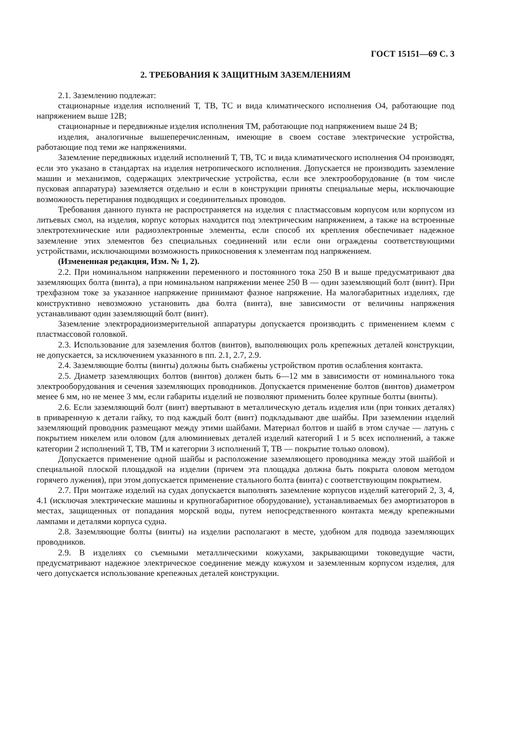ГОСТ 15151—69 С. 3
2. ТРЕБОВАНИЯ К ЗАЩИТНЫМ ЗАЗЕМЛЕНИЯМ
2.1. Заземлению подлежат:
стационарные изделия исполнений Т, ТВ, ТС и вида климатического исполнения О4, работающие под напряжением выше 12В;
стационарные и передвижные изделия исполнения ТМ, работающие под напряжением выше 24 В;
изделия, аналогичные вышеперечисленным, имеющие в своем составе электрические устройства, работающие под теми же напряжениями.
Заземление передвижных изделий исполнений Т, ТВ, ТС и вида климатического исполнения О4 производят, если это указано в стандартах на изделия нетропического исполнения. Допускается не производить заземление машин и механизмов, содержащих электрические устройства, если все электрооборудование (в том числе пусковая аппаратура) заземляется отдельно и если в конструкции приняты специальные меры, исключающие возможность перетирания подводящих и соединительных проводов.
Требования данного пункта не распространяется на изделия с пластмассовым корпусом или корпусом из литьевых смол, на изделия, корпус которых находится под электрическим напряжением, а также на встроенные электротехнические или радиоэлектронные элементы, если способ их крепления обеспечивает надежное заземление этих элементов без специальных соединений или если они ограждены соответствующими устройствами, исключающими возможность прикосновения к элементам под напряжением.
(Измененная редакция, Изм. № 1, 2).
2.2. При номинальном напряжении переменного и постоянного тока 250 В и выше предусматривают два заземляющих болта (винта), а при номинальном напряжении менее 250 В — один заземляющий болт (винт). При трехфазном токе за указанное напряжение принимают фазное напряжение. На малогабаритных изделиях, где конструктивно невозможно установить два болта (винта), вне зависимости от величины напряжения устанавливают один заземляющий болт (винт).
Заземление электрорадиоизмерительной аппаратуры допускается производить с применением клемм с пластмассовой головкой.
2.3. Использование для заземления болтов (винтов), выполняющих роль крепежных деталей конструкции, не допускается, за исключением указанного в пп. 2.1, 2.7, 2.9.
2.4. Заземляющие болты (винты) должны быть снабжены устройством против ослабления контакта.
2.5. Диаметр заземляющих болтов (винтов) должен быть 6—12 мм в зависимости от номинального тока электрооборудования и сечения заземляющих проводников. Допускается применение болтов (винтов) диаметром менее 6 мм, но не менее 3 мм, если габариты изделий не позволяют применить более крупные болты (винты).
2.6. Если заземляющий болт (винт) ввертывают в металлическую деталь изделия или (при тонких деталях) в приваренную к детали гайку, то под каждый болт (винт) подкладывают две шайбы. При заземлении изделий заземляющий проводник размещают между этими шайбами. Материал болтов и шайб в этом случае — латунь с покрытием никелем или оловом (для алюминиевых деталей изделий категорий 1 и 5 всех исполнений, а также категории 2 исполнений Т, ТВ, ТМ и категории 3 исполнений Т, ТВ — покрытие только оловом).
Допускается применение одной шайбы и расположение заземляющего проводника между этой шайбой и специальной плоской площадкой на изделии (причем эта площадка должна быть покрыта оловом методом горячего лужения), при этом допускается применение стального болта (винта) с соответствующим покрытием.
2.7. При монтаже изделий на судах допускается выполнять заземление корпусов изделий категорий 2, 3, 4, 4.1 (исключая электрические машины и крупногабаритное оборудование), устанавливаемых без амортизаторов в местах, защищенных от попадания морской воды, путем непосредственного контакта между крепежными лампами и деталями корпуса судна.
2.8. Заземляющие болты (винты) на изделии располагают в месте, удобном для подвода заземляющих проводников.
2.9. В изделиях со съемными металлическими кожухами, закрывающими токоведущие части, предусматривают надежное электрическое соединение между кожухом и заземленным корпусом изделия, для чего допускается использование крепежных деталей конструкции.